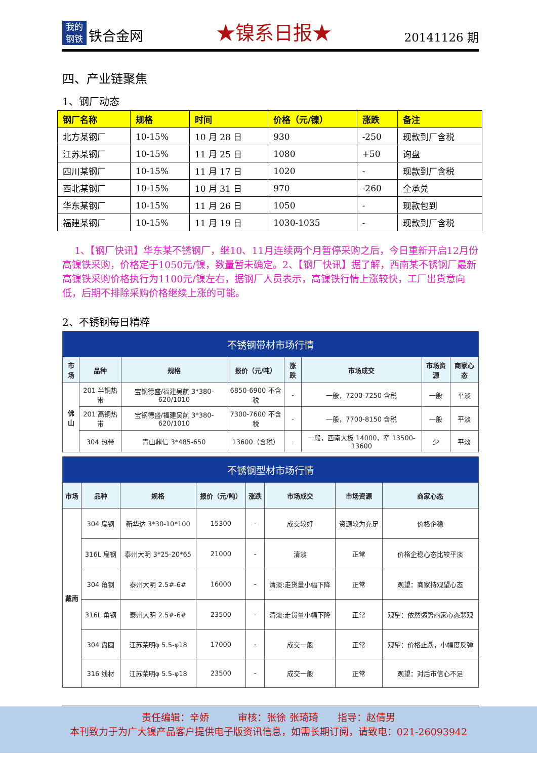我的
钢铁
铁合金网
★镍系日报★
20141126 期
四、产业链聚焦
1、钢厂动态
| 钢厂名称 | 规格 | 时间 | 价格（元/镍） | 涨跌 | 备注 |
| --- | --- | --- | --- | --- | --- |
| 北方某钢厂 | 10-15% | 10 月 28 日 | 930 | -250 | 现款到厂含税 |
| 江苏某钢厂 | 10-15% | 11 月 25 日 | 1080 | +50 | 询盘 |
| 四川某钢厂 | 10-15% | 11 月 17 日 | 1020 | - | 现款到厂含税 |
| 西北某钢厂 | 10-15% | 10 月 31 日 | 970 | -260 | 全承兑 |
| 华东某钢厂 | 10-15% | 11 月 26 日 | 1050 | - | 现款包到 |
| 福建某钢厂 | 10-15% | 11 月 19 日 | 1030-1035 | - | 现款到厂含税 |
1、【钢厂快讯】华东某不锈钢厂，继10、11月连续两个月暂停采购之后，今日重新开启12月份高镍铁采购，价格定于1050元/镍，数量暂未确定。2、【钢厂快讯】据了解，西南某不锈钢厂最新高镍铁采购价格执行为1100元/镍左右，据钢厂人员表示，高镍铁行情上涨较快，工厂出货意向低，后期不排除采购价格继续上涨的可能。
2、不锈钢每日精粹
| 不锈钢带材市场行情 | | | | | | | |
| --- | --- | --- | --- | --- | --- | --- | --- |
| 市场 | 品种 | 规格 | 报价（元/吨） | 涨跌 | 市场成交 | 市场资源 | 商家心态 |
| 佛山 | 201 半铜热带 | 宝钢德盛/福建吴航 3*380-620/1010 | 6850-6900 不含税 | - | 一般，7200-7250 含税 | 一般 | 平淡 |
| | 201 高铜热带 | 宝钢德盛/福建吴航 3*380-620/1010 | 7300-7600 不含税 | - | 一般，7700-8150 含税 | 一般 | 平淡 |
| | 304 热带 | 青山鼎信 3*485-650 | 13600（含税） | - | 一般，西南大板 14000，窄 13500-13600 | 少 | 平淡 |
| 不锈钢型材市场行情 | | | | | | | |
| --- | --- | --- | --- | --- | --- | --- | --- |
| 市场 | 品种 | 规格 | 报价（元/吨） | 涨跌 | 市场成交 | 市场资源 | 商家心态 |
| 戴南 | 304 扁钢 | 新华达 3*30-10*100 | 15300 | - | 成交较好 | 资源较为充足 | 价格企稳 |
| | 316L 扁钢 | 泰州大明 3*25-20*65 | 21000 | - | 清淡 | 正常 | 价格企稳心态比较平淡 |
| | 304 角钢 | 泰州大明 2.5#-6# | 16000 | - | 清淡:走货量小幅下降 | 正常 | 观望：商家持观望心态 |
| | 316L 角钢 | 泰州大明 2.5#-6# | 23500 | - | 清淡:走货量小幅下降 | 正常 | 观望：依然弱势商家心态悲观 |
| | 304 盘圆 | 江苏荣明φ 5.5-φ18 | 17000 | - | 成交一般 | 正常 | 观望：价格止跌，小幅度反弹 |
| | 316 线材 | 江苏荣明φ 5.5-φ18 | 23500 | - | 成交一般 | 正常 | 观望：对后市信心不足 |
责任编辑：辛娇　　　审核：张徐 张琦琦　　指导：赵倩男
本刊致力于为广大镍产品客户提供电子版资讯信息，如需长期订阅，请致电：021-26093942